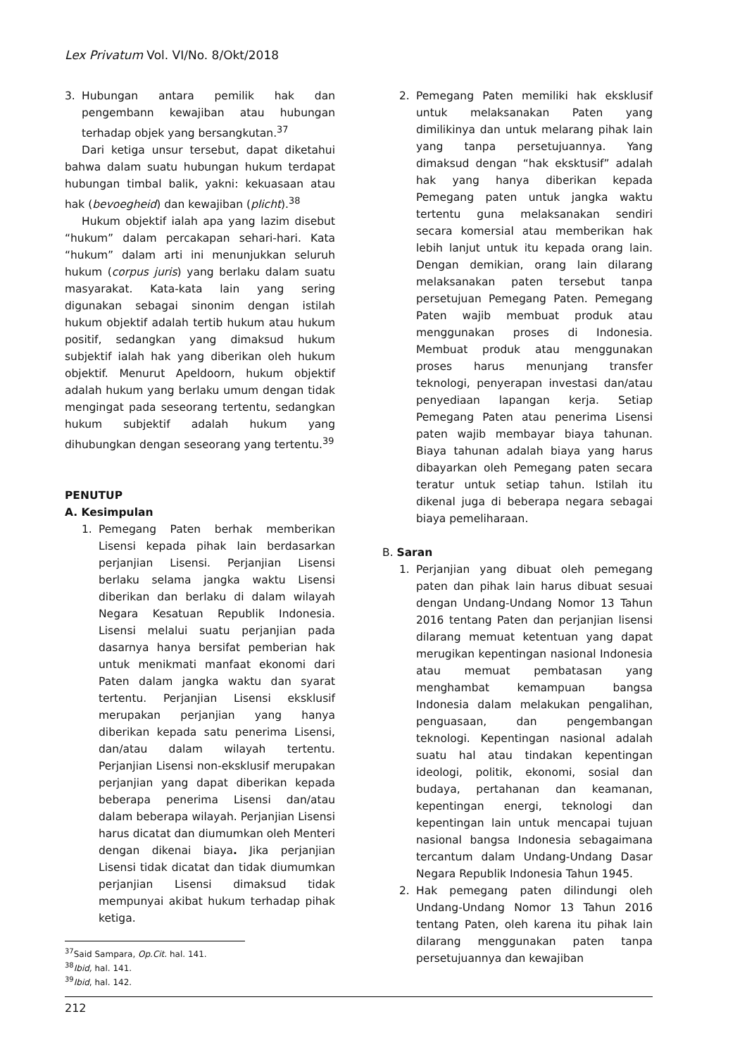Lex Privatum Vol. VI/No. 8/Okt/2018
3. Hubungan antara pemilik hak dan pengembann kewajiban atau hubungan terhadap objek yang bersangkutan.<sup>37</sup>
Dari ketiga unsur tersebut, dapat diketahui bahwa dalam suatu hubungan hukum terdapat hubungan timbal balik, yakni: kekuasaan atau hak (bevoegheid) dan kewajiban (plicht).<sup>38</sup>
Hukum objektif ialah apa yang lazim disebut “hukum” dalam percakapan sehari-hari. Kata “hukum” dalam arti ini menunjukkan seluruh hukum (corpus juris) yang berlaku dalam suatu masyarakat. Kata-kata lain yang sering digunakan sebagai sinonim dengan istilah hukum objektif adalah tertib hukum atau hukum positif, sedangkan yang dimaksud hukum subjektif ialah hak yang diberikan oleh hukum objektif. Menurut Apeldoorn, hukum objektif adalah hukum yang berlaku umum dengan tidak mengingat pada seseorang tertentu, sedangkan hukum subjektif adalah hukum yang dihubungkan dengan seseorang yang tertentu.<sup>39</sup>
PENUTUP
A. Kesimpulan
1. Pemegang Paten berhak memberikan Lisensi kepada pihak lain berdasarkan perjanjian Lisensi. Perjanjian Lisensi berlaku selama jangka waktu Lisensi diberikan dan berlaku di dalam wilayah Negara Kesatuan Republik Indonesia. Lisensi melalui suatu perjanjian pada dasarnya hanya bersifat pemberian hak untuk menikmati manfaat ekonomi dari Paten dalam jangka waktu dan syarat tertentu. Perjanjian Lisensi eksklusif merupakan perjanjian yang hanya diberikan kepada satu penerima Lisensi, dan/atau dalam wilayah tertentu. Perjanjian Lisensi non-eksklusif merupakan perjanjian yang dapat diberikan kepada beberapa penerima Lisensi dan/atau dalam beberapa wilayah. Perjanjian Lisensi harus dicatat dan diumumkan oleh Menteri dengan dikenai biaya. Jika perjanjian Lisensi tidak dicatat dan tidak diumumkan perjanjian Lisensi dimaksud tidak mempunyai akibat hukum terhadap pihak ketiga.
<sup>37</sup> Said Sampara, Op.Cit. hal. 141.
<sup>38</sup> Ibid, hal. 141.
<sup>39</sup> Ibid, hal. 142.
2. Pemegang Paten memiliki hak eksklusif untuk melaksanakan Paten yang dimilikinya dan untuk melarang pihak lain yang tanpa persetujuannya. Yang dimaksud dengan “hak eksktusif” adalah hak yang hanya diberikan kepada Pemegang paten untuk jangka waktu tertentu guna melaksanakan sendiri secara komersial atau memberikan hak lebih lanjut untuk itu kepada orang lain. Dengan demikian, orang lain dilarang melaksanakan paten tersebut tanpa persetujuan Pemegang Paten. Pemegang Paten wajib membuat produk atau menggunakan proses di Indonesia. Membuat produk atau menggunakan proses harus menunjang transfer teknologi, penyerapan investasi dan/atau penyediaan lapangan kerja. Setiap Pemegang Paten atau penerima Lisensi paten wajib membayar biaya tahunan. Biaya tahunan adalah biaya yang harus dibayarkan oleh Pemegang paten secara teratur untuk setiap tahun. Istilah itu dikenal juga di beberapa negara sebagai biaya pemeliharaan.
B. Saran
1. Perjanjian yang dibuat oleh pemegang paten dan pihak lain harus dibuat sesuai dengan Undang-Undang Nomor 13 Tahun 2016 tentang Paten dan perjanjian lisensi dilarang memuat ketentuan yang dapat merugikan kepentingan nasional Indonesia atau memuat pembatasan yang menghambat kemampuan bangsa Indonesia dalam melakukan pengalihan, penguasaan, dan pengembangan teknologi. Kepentingan nasional adalah suatu hal atau tindakan kepentingan ideologi, politik, ekonomi, sosial dan budaya, pertahanan dan keamanan, kepentingan energi, teknologi dan kepentingan lain untuk mencapai tujuan nasional bangsa Indonesia sebagaimana tercantum dalam Undang-Undang Dasar Negara Republik Indonesia Tahun 1945.
2. Hak pemegang paten dilindungi oleh Undang-Undang Nomor 13 Tahun 2016 tentang Paten, oleh karena itu pihak lain dilarang menggunakan paten tanpa persetujuannya dan kewajiban
212